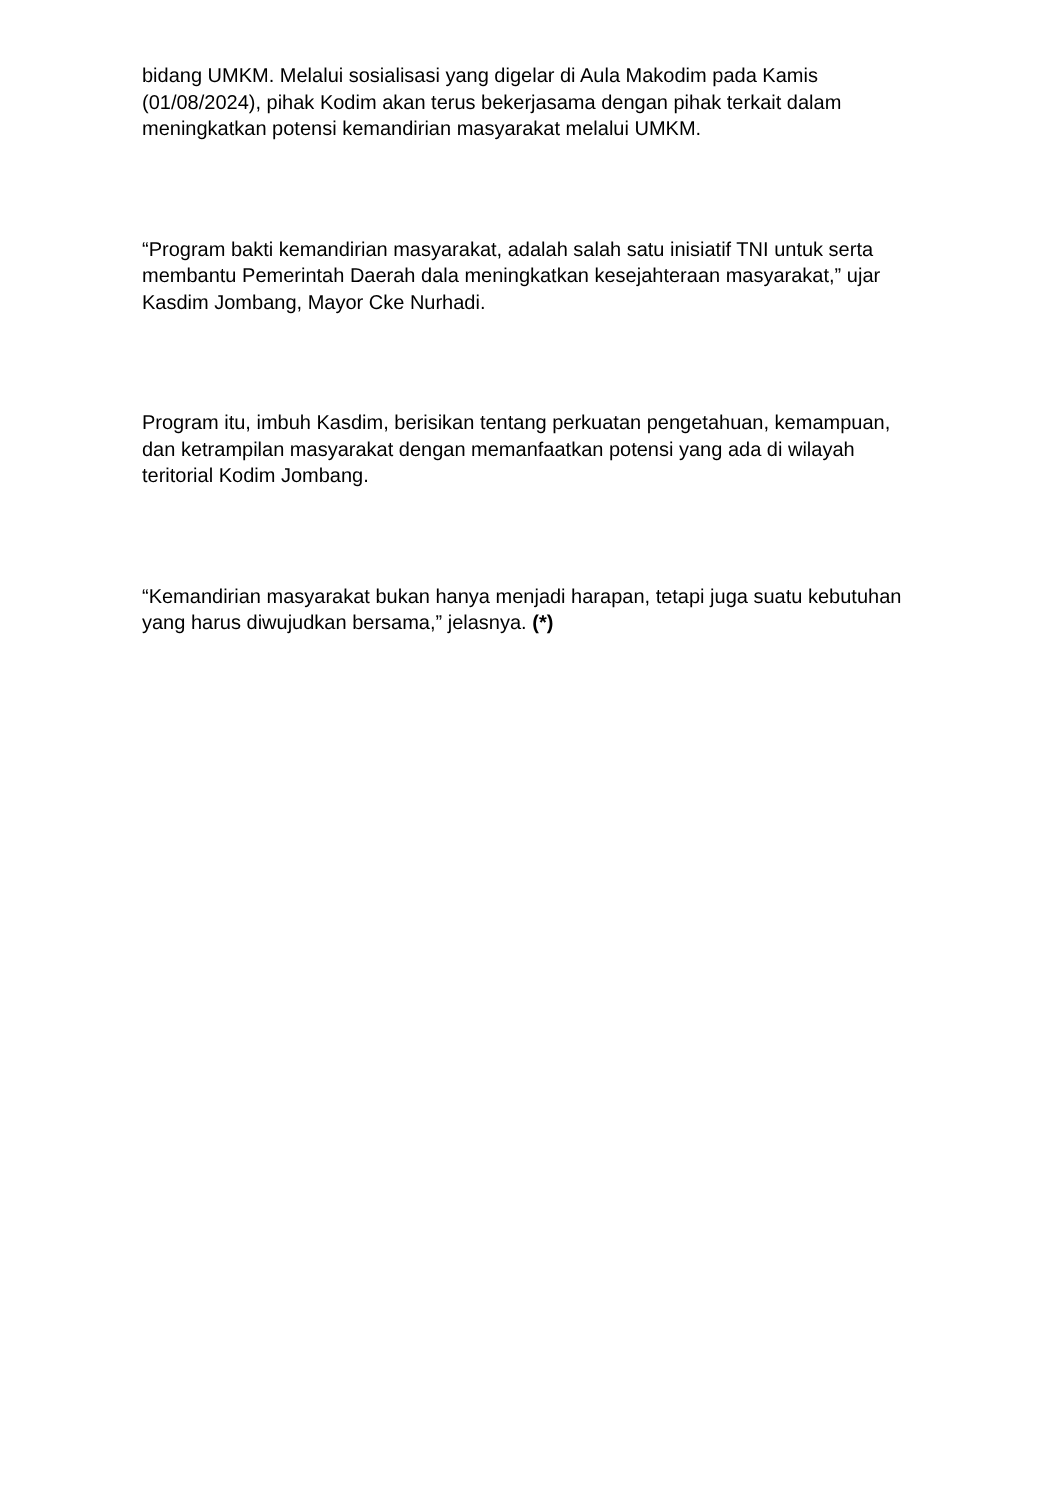bidang UMKM. Melalui sosialisasi yang digelar di Aula Makodim pada Kamis (01/08/2024), pihak Kodim akan terus bekerjasama dengan pihak terkait dalam meningkatkan potensi kemandirian masyarakat melalui UMKM.
“Program bakti kemandirian masyarakat, adalah salah satu inisiatif TNI untuk serta membantu Pemerintah Daerah dala meningkatkan kesejahteraan masyarakat,” ujar Kasdim Jombang, Mayor Cke Nurhadi.
Program itu, imbuh Kasdim, berisikan tentang perkuatan pengetahuan, kemampuan, dan ketrampilan masyarakat dengan memanfaatkan potensi yang ada di wilayah teritorial Kodim Jombang.
“Kemandirian masyarakat bukan hanya menjadi harapan, tetapi juga suatu kebutuhan yang harus diwujudkan bersama,” jelasnya. (*)